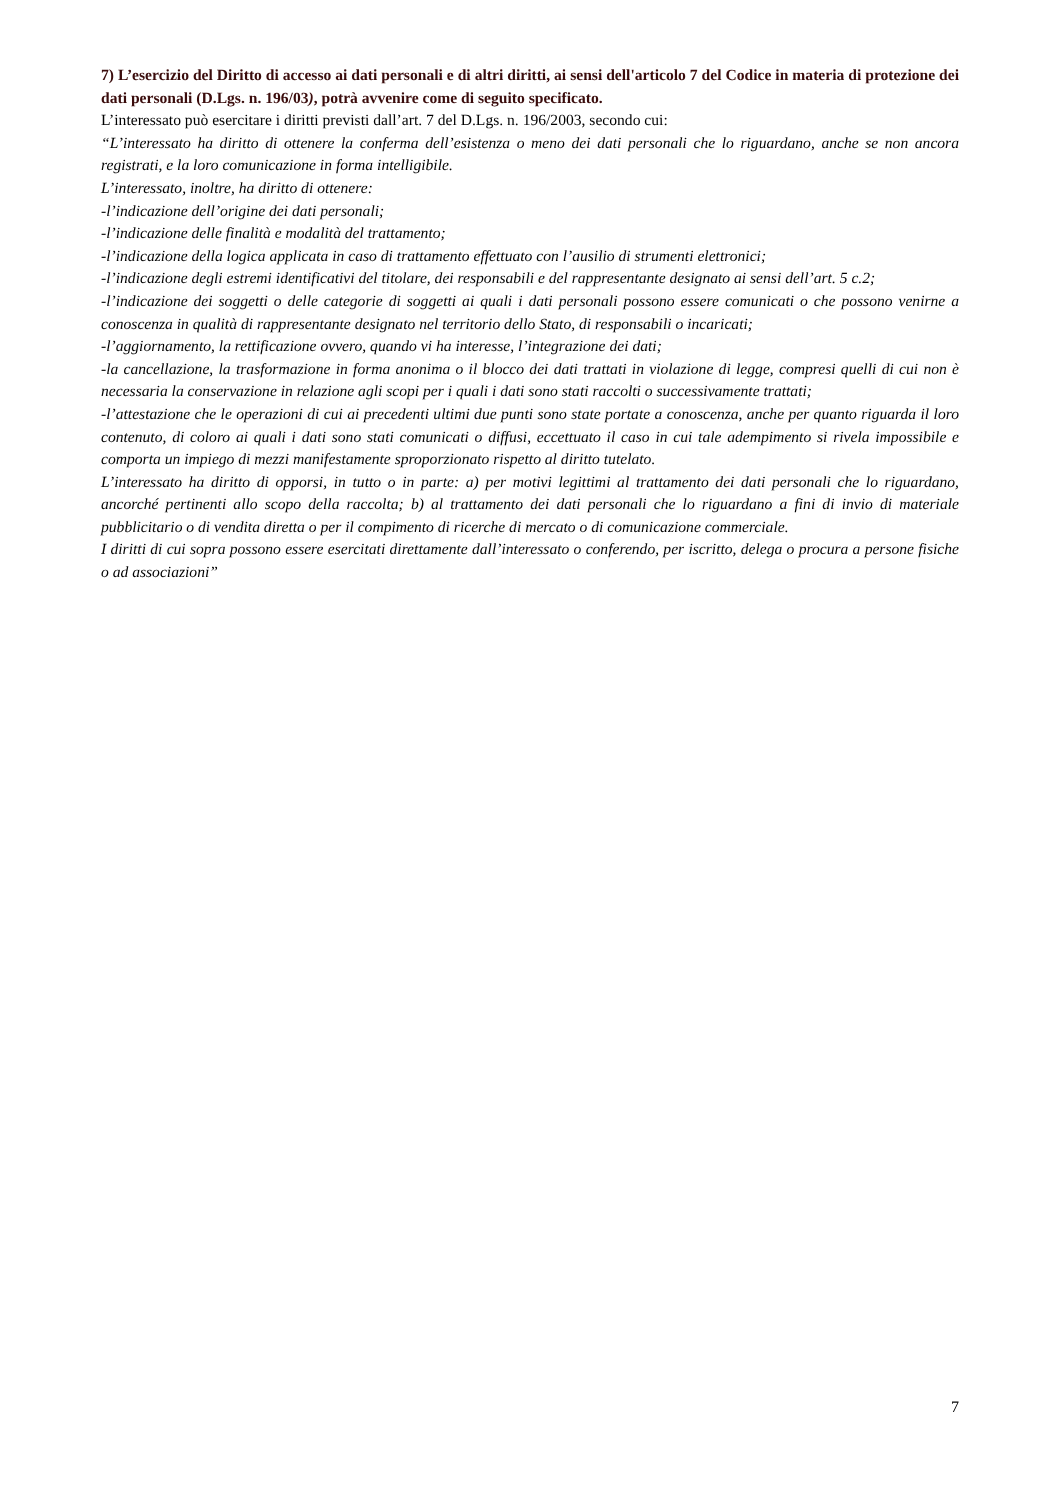7) L’esercizio del Diritto di accesso ai dati personali e di altri diritti, ai sensi dell'articolo 7 del Codice in materia di protezione dei dati personali (D.Lgs. n. 196/03), potrà avvenire come di seguito specificato.
L’interessato può esercitare i diritti previsti dall’art. 7 del D.Lgs. n. 196/2003, secondo cui:
“L’interessato ha diritto di ottenere la conferma dell’esistenza o meno dei dati personali che lo riguardano, anche se non ancora registrati, e la loro comunicazione in forma intelligibile.
L’interessato, inoltre, ha diritto di ottenere:
-l’indicazione dell’origine dei dati personali;
-l’indicazione delle finalità e modalità del trattamento;
-l’indicazione della logica applicata in caso di trattamento effettuato con l’ausilio di strumenti elettronici;
-l’indicazione degli estremi identificativi del titolare, dei responsabili e del rappresentante designato ai sensi dell’art. 5 c.2;
-l’indicazione dei soggetti o delle categorie di soggetti ai quali i dati personali possono essere comunicati o che possono venirne a conoscenza in qualità di rappresentante designato nel territorio dello Stato, di responsabili o incaricati;
-l’aggiornamento, la rettificazione ovvero, quando vi ha interesse, l’integrazione dei dati;
-la cancellazione, la trasformazione in forma anonima o il blocco dei dati trattati in violazione di legge, compresi quelli di cui non è necessaria la conservazione in relazione agli scopi per i quali i dati sono stati raccolti o successivamente trattati;
-l’attestazione che le operazioni di cui ai precedenti ultimi due punti sono state portate a conoscenza, anche per quanto riguarda il loro contenuto, di coloro ai quali i dati sono stati comunicati o diffusi, eccettuato il caso in cui tale adempimento si rivela impossibile e comporta un impiego di mezzi manifestamente sproporzionato rispetto al diritto tutelato.
L’interessato ha diritto di opporsi, in tutto o in parte: a) per motivi legittimi al trattamento dei dati personali che lo riguardano, ancorché pertinenti allo scopo della raccolta; b) al trattamento dei dati personali che lo riguardano a fini di invio di materiale pubblicitario o di vendita diretta o per il compimento di ricerche di mercato o di comunicazione commerciale.
I diritti di cui sopra possono essere esercitati direttamente dall’interessato o conferendo, per iscritto, delega o procura a persone fisiche o ad associazioni”
7